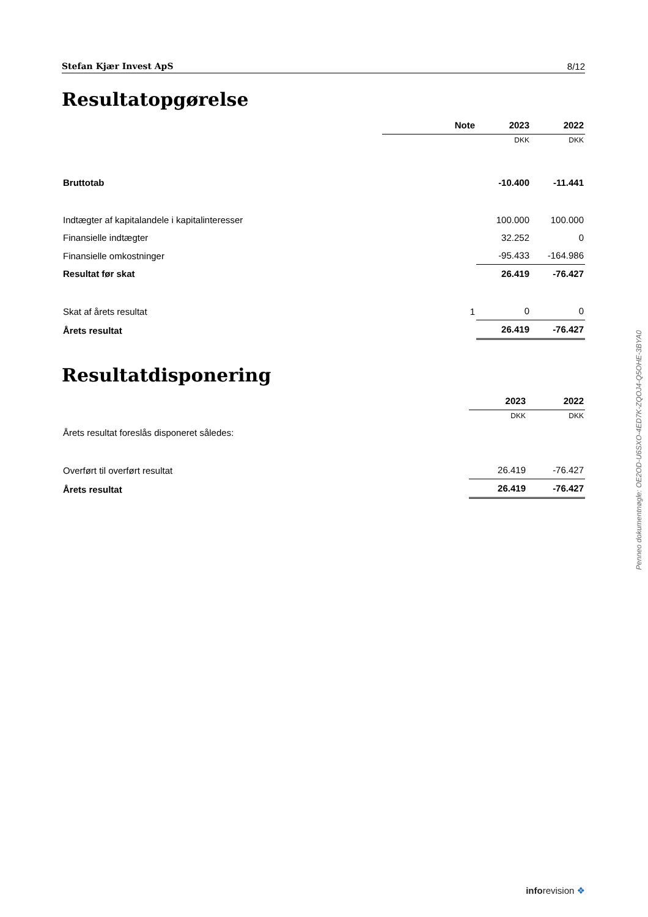Stefan Kjær Invest ApS 8/12
Resultatopgørelse
| | Note | 2023 | 2022 |
| | | DKK | DKK |
| Bruttotab | | -10.400 | -11.441 |
| Indtægter af kapitalandele i kapitalinteresser | | 100.000 | 100.000 |
| Finansielle indtægter | | 32.252 | 0 |
| Finansielle omkostninger | | -95.433 | -164.986 |
| Resultat før skat | | 26.419 | -76.427 |
| Skat af årets resultat | 1 | 0 | 0 |
| Årets resultat | | 26.419 | -76.427 |
Resultatdisponering
| | 2023 | 2022 |
| | DKK | DKK |
| Årets resultat foreslås disponeret således: | | |
| Overført til overført resultat | 26.419 | -76.427 |
| Årets resultat | 26.419 | -76.427 |
Penneo dokumentnøgle: OE2OD-U6SXO-4ED7K-ZQOJ4-Q5OHE-3BYA0
inforevision ❖